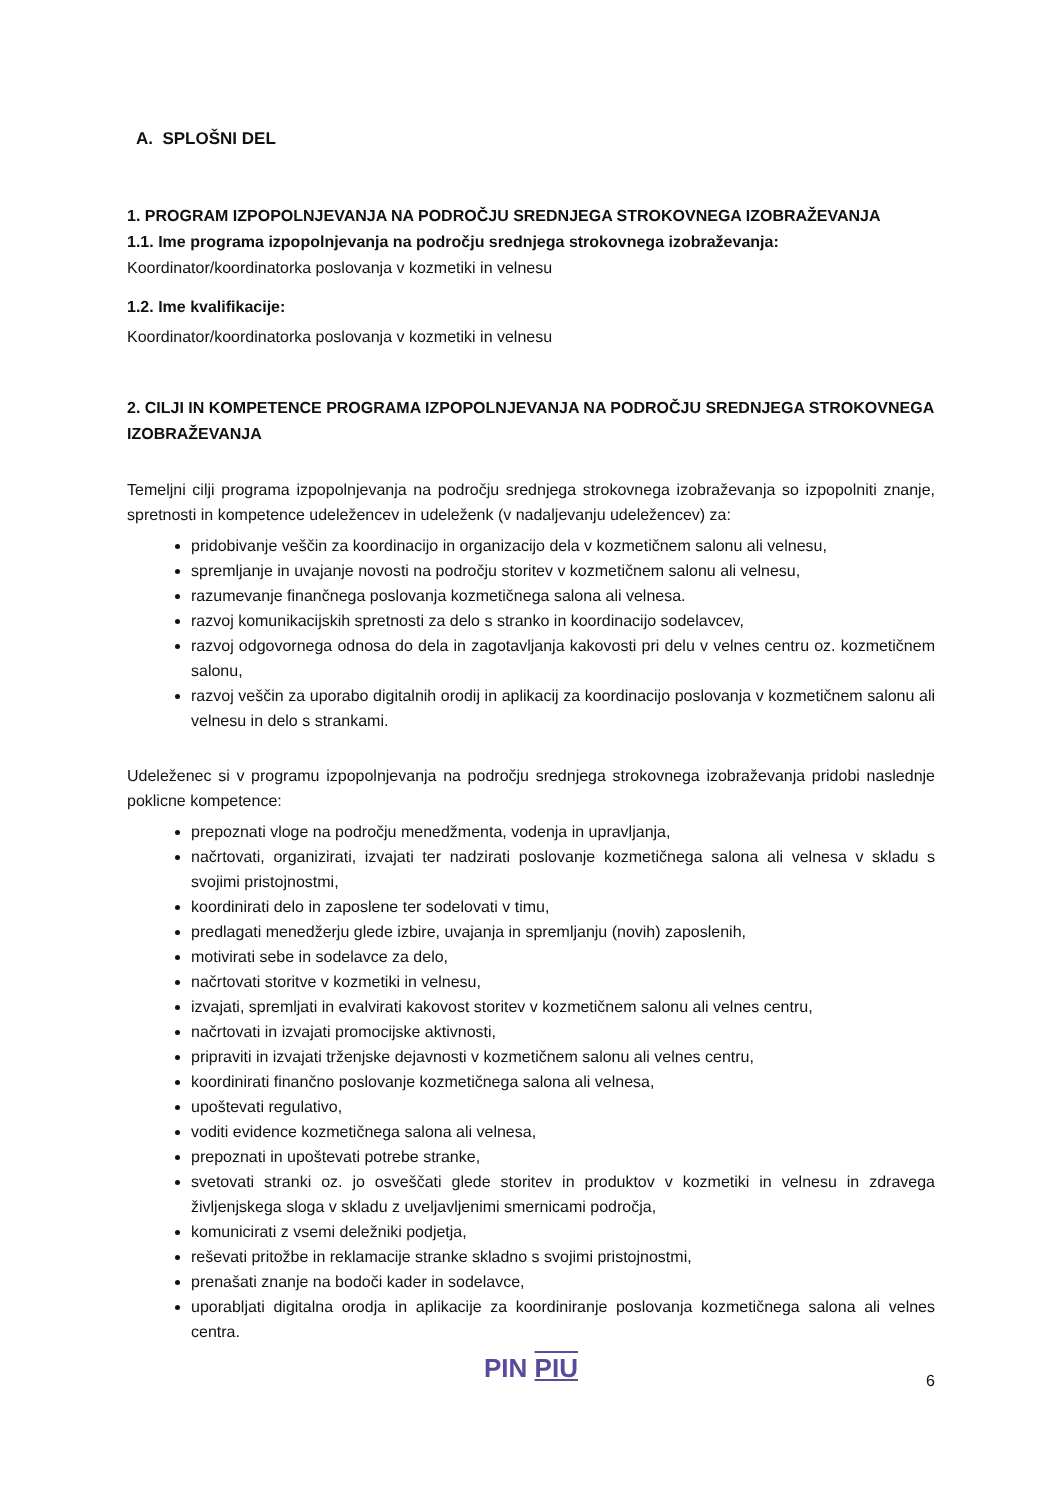A. SPLOŠNI DEL
1. PROGRAM IZPOPOLNJEVANJA NA PODROČJU SREDNJEGA STROKOVNEGA IZOBRAŽEVANJA
1.1. Ime programa izpopolnjevanja na področju srednjega strokovnega izobraževanja:
Koordinator/koordinatorka poslovanja v kozmetiki in velnesu
1.2. Ime kvalifikacije:
Koordinator/koordinatorka poslovanja v kozmetiki in velnesu
2. CILJI IN KOMPETENCE PROGRAMA IZPOPOLNJEVANJA NA PODROČJU SREDNJEGA STROKOVNEGA IZOBRAŽEVANJA
Temeljni cilji programa izpopolnjevanja na področju srednjega strokovnega izobraževanja so izpopolniti znanje, spretnosti in kompetence udeležencev in udeleženk (v nadaljevanju udeležencev) za:
pridobivanje veščin za koordinacijo in organizacijo dela v kozmetičnem salonu ali velnesu,
spremljanje in uvajanje novosti na področju storitev v kozmetičnem salonu ali velnesu,
razumevanje finančnega poslovanja kozmetičnega salona ali velnesa.
razvoj komunikacijskih spretnosti za delo s stranko in koordinacijo sodelavcev,
razvoj odgovornega odnosa do dela in zagotavljanja kakovosti pri delu v velnes centru oz. kozmetičnem salonu,
razvoj veščin za uporabo digitalnih orodij in aplikacij za koordinacijo poslovanja v kozmetičnem salonu ali velnesu in delo s strankami.
Udeleženec si v programu izpopolnjevanja na področju srednjega strokovnega izobraževanja pridobi naslednje poklicne kompetence:
prepoznati vloge na področju menedžmenta, vodenja in upravljanja,
načrtovati, organizirati, izvajati ter nadzirati poslovanje kozmetičnega salona ali velnesa v skladu s svojimi pristojnostmi,
koordinirati delo in zaposlene ter sodelovati v timu,
predlagati menedžerju glede izbire, uvajanja in spremljanju (novih) zaposlenih,
motivirati sebe in sodelavce za delo,
načrtovati storitve v kozmetiki in velnesu,
izvajati, spremljati in evalvirati kakovost storitev v kozmetičnem salonu ali velnes centru,
načrtovati in izvajati promocijske aktivnosti,
pripraviti in izvajati trženjske dejavnosti v kozmetičnem salonu ali velnes centru,
koordinirati finančno poslovanje kozmetičnega salona ali velnesa,
upoštevati regulativo,
voditi evidence kozmetičnega salona ali velnesa,
prepoznati in upoštevati potrebe stranke,
svetovati stranki oz. jo osveščati glede storitev in produktov v kozmetiki in velnesu in zdravega življenjskega sloga v skladu z uveljavljenimi smernicami področja,
komunicirati z vsemi deležniki podjetja,
reševati pritožbe in reklamacije stranke skladno s svojimi pristojnostmi,
prenašati znanje na bodoči kader in sodelavce,
uporabljati digitalna orodja in aplikacije za koordiniranje poslovanja kozmetičnega salona ali velnes centra.
PIN PIU 6